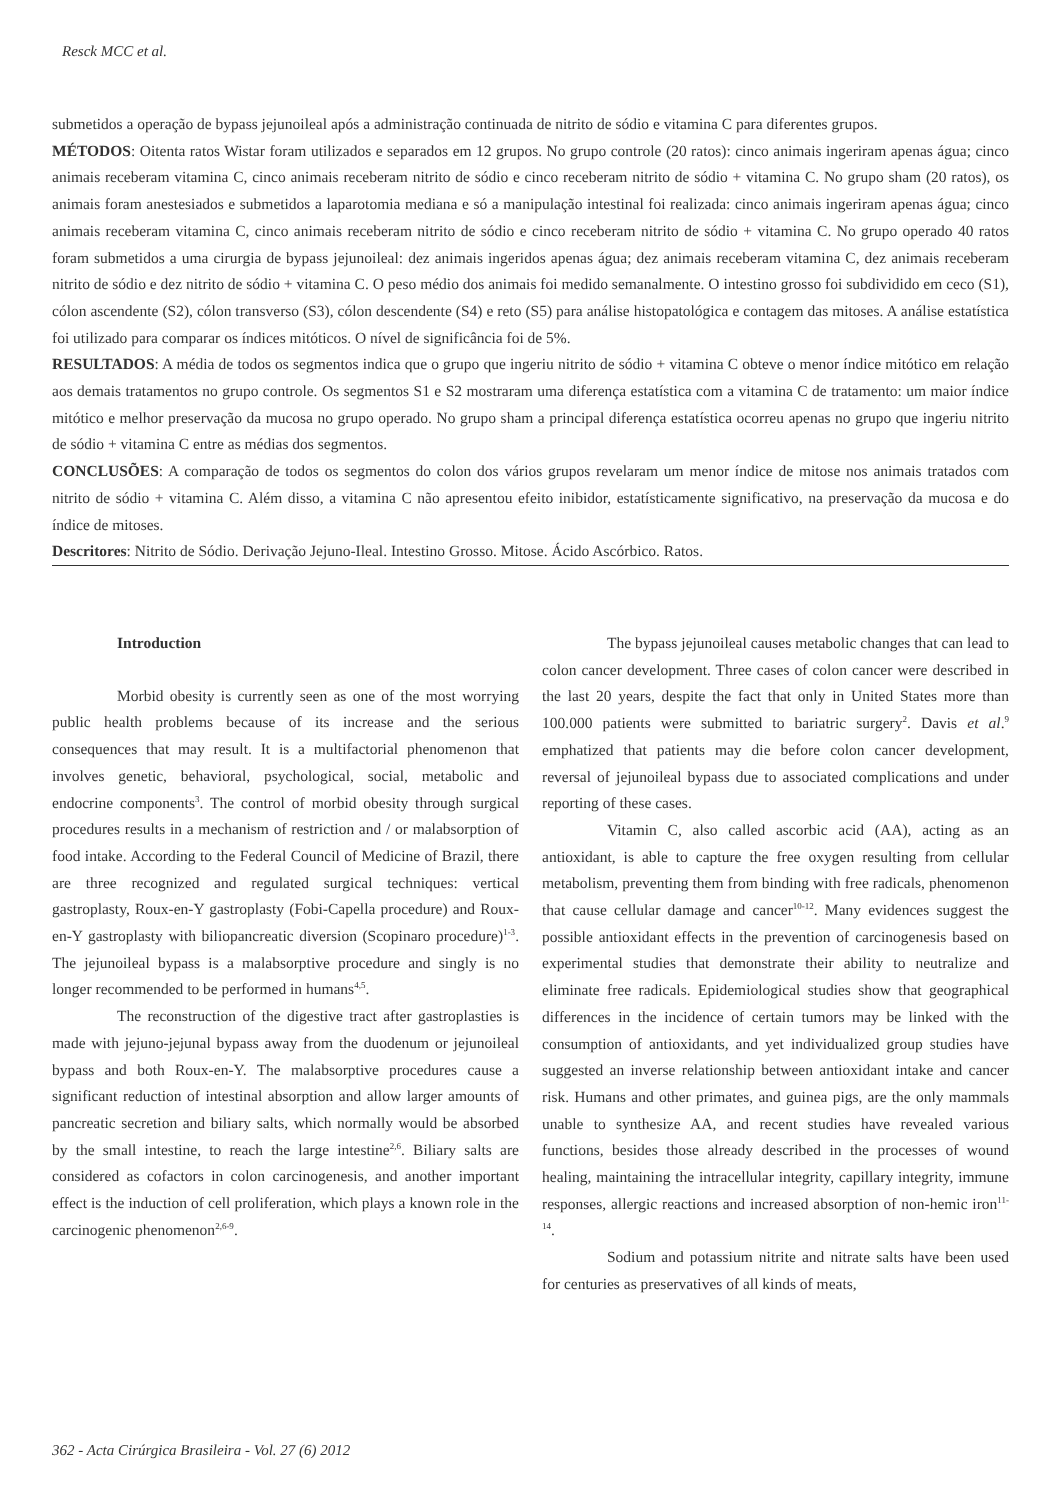Resck MCC et al.
submetidos a operação de bypass jejunoileal após a administração continuada de nitrito de sódio e vitamina C para diferentes grupos.
MÉTODOS: Oitenta ratos Wistar foram utilizados e separados em 12 grupos. No grupo controle (20 ratos): cinco animais ingeriram apenas água; cinco animais receberam vitamina C, cinco animais receberam nitrito de sódio e cinco receberam nitrito de sódio + vitamina C. No grupo sham (20 ratos), os animais foram anestesiados e submetidos a laparotomia mediana e só a manipulação intestinal foi realizada: cinco animais ingeriram apenas água; cinco animais receberam vitamina C, cinco animais receberam nitrito de sódio e cinco receberam nitrito de sódio + vitamina C. No grupo operado 40 ratos foram submetidos a uma cirurgia de bypass jejunoileal: dez animais ingeridos apenas água; dez animais receberam vitamina C, dez animais receberam nitrito de sódio e dez nitrito de sódio + vitamina C. O peso médio dos animais foi medido semanalmente. O intestino grosso foi subdividido em ceco (S1), cólon ascendente (S2), cólon transverso (S3), cólon descendente (S4) e reto (S5) para análise histopatológica e contagem das mitoses. A análise estatística foi utilizado para comparar os índices mitóticos. O nível de significância foi de 5%.
RESULTADOS: A média de todos os segmentos indica que o grupo que ingeriu nitrito de sódio + vitamina C obteve o menor índice mitótico em relação aos demais tratamentos no grupo controle. Os segmentos S1 e S2 mostraram uma diferença estatística com a vitamina C de tratamento: um maior índice mitótico e melhor preservação da mucosa no grupo operado. No grupo sham a principal diferença estatística ocorreu apenas no grupo que ingeriu nitrito de sódio + vitamina C entre as médias dos segmentos.
CONCLUSÕES: A comparação de todos os segmentos do colon dos vários grupos revelaram um menor índice de mitose nos animais tratados com nitrito de sódio + vitamina C. Além disso, a vitamina C não apresentou efeito inibidor, estatísticamente significativo, na preservação da mucosa e do índice de mitoses.
Descritores: Nitrito de Sódio. Derivação Jejuno-Ileal. Intestino Grosso. Mitose. Ácido Ascórbico. Ratos.
Introduction
Morbid obesity is currently seen as one of the most worrying public health problems because of its increase and the serious consequences that may result. It is a multifactorial phenomenon that involves genetic, behavioral, psychological, social, metabolic and endocrine components<sup>3</sup>. The control of morbid obesity through surgical procedures results in a mechanism of restriction and / or malabsorption of food intake. According to the Federal Council of Medicine of Brazil, there are three recognized and regulated surgical techniques: vertical gastroplasty, Roux-en-Y gastroplasty (Fobi-Capella procedure) and Roux-en-Y gastroplasty with biliopancreatic diversion (Scopinaro procedure)<sup>1-3</sup>. The jejunoileal bypass is a malabsorptive procedure and singly is no longer recommended to be performed in humans<sup>4,5</sup>.
The reconstruction of the digestive tract after gastroplasties is made with jejuno-jejunal bypass away from the duodenum or jejunoileal bypass and both Roux-en-Y. The malabsorptive procedures cause a significant reduction of intestinal absorption and allow larger amounts of pancreatic secretion and biliary salts, which normally would be absorbed by the small intestine, to reach the large intestine<sup>2,6</sup>. Biliary salts are considered as cofactors in colon carcinogenesis, and another important effect is the induction of cell proliferation, which plays a known role in the carcinogenic phenomenon<sup>2,6-9</sup>.
The bypass jejunoileal causes metabolic changes that can lead to colon cancer development. Three cases of colon cancer were described in the last 20 years, despite the fact that only in United States more than 100.000 patients were submitted to bariatric surgery<sup>2</sup>. Davis et al.<sup>9</sup> emphatized that patients may die before colon cancer development, reversal of jejunoileal bypass due to associated complications and under reporting of these cases.
Vitamin C, also called ascorbic acid (AA), acting as an antioxidant, is able to capture the free oxygen resulting from cellular metabolism, preventing them from binding with free radicals, phenomenon that cause cellular damage and cancer<sup>10-12</sup>. Many evidences suggest the possible antioxidant effects in the prevention of carcinogenesis based on experimental studies that demonstrate their ability to neutralize and eliminate free radicals. Epidemiological studies show that geographical differences in the incidence of certain tumors may be linked with the consumption of antioxidants, and yet individualized group studies have suggested an inverse relationship between antioxidant intake and cancer risk. Humans and other primates, and guinea pigs, are the only mammals unable to synthesize AA, and recent studies have revealed various functions, besides those already described in the processes of wound healing, maintaining the intracellular integrity, capillary integrity, immune responses, allergic reactions and increased absorption of non-hemic iron<sup>11-14</sup>.
Sodium and potassium nitrite and nitrate salts have been used for centuries as preservatives of all kinds of meats,
362 - Acta Cirúrgica Brasileira - Vol. 27 (6) 2012